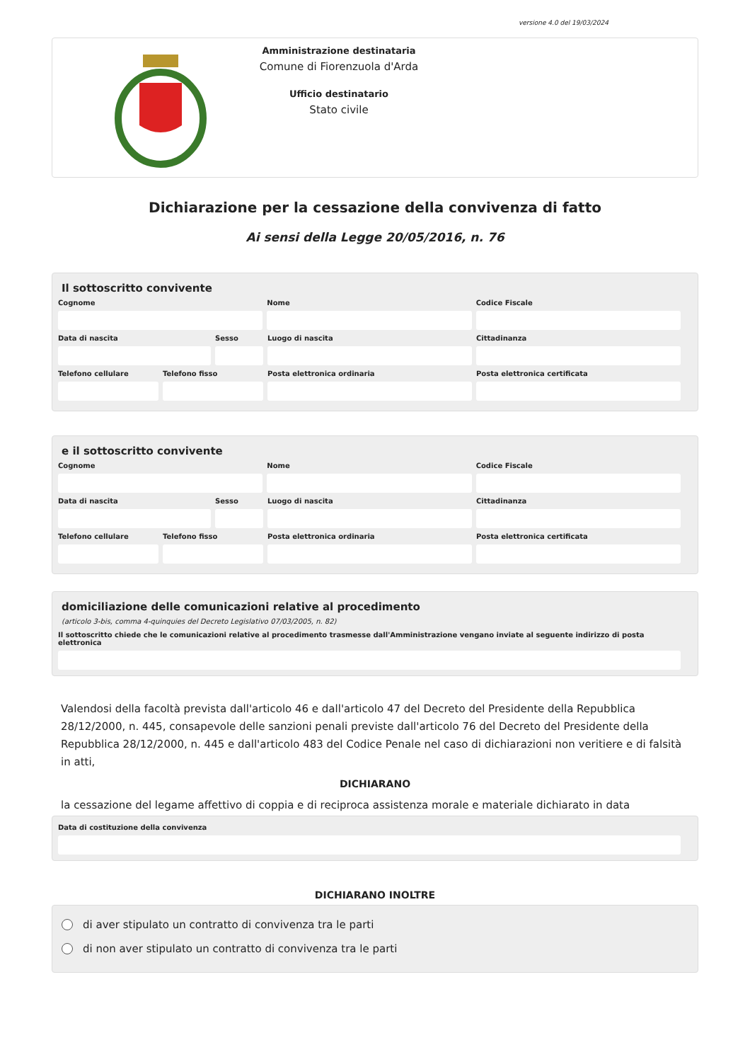versione 4.0 del 19/03/2024
Amministrazione destinataria
Comune di Fiorenzuola d'Arda
Ufficio destinatario
Stato civile
Dichiarazione per la cessazione della convivenza di fatto
Ai sensi della Legge 20/05/2016, n. 76
Il sottoscritto convivente
Cognome Nome Codice Fiscale
Data di nascita Sesso Luogo di nascita Cittadinanza
Telefono cellulare
Telefono fisso Posta elettronica ordinaria Posta elettronica certificata
e il sottoscritto convivente
Cognome Nome Codice Fiscale
Data di nascita Sesso Luogo di nascita Cittadinanza
Telefono cellulare
Telefono fisso Posta elettronica ordinaria Posta elettronica certificata
domiciliazione delle comunicazioni relative al procedimento
(articolo 3-bis, comma 4-quinquies del Decreto Legislativo 07/03/2005, n. 82)
Il sottoscritto chiede che le comunicazioni relative al procedimento trasmesse dall'Amministrazione vengano inviate al seguente indirizzo di posta elettronica
Valendosi della facoltà prevista dall'articolo 46 e dall'articolo 47 del Decreto del Presidente della Repubblica 28/12/2000, n. 445, consapevole delle sanzioni penali previste dall'articolo 76 del Decreto del Presidente della Repubblica 28/12/2000, n. 445 e dall'articolo 483 del Codice Penale nel caso di dichiarazioni non veritiere e di falsità in atti,
DICHIARANO
la cessazione del legame affettivo di coppia e di reciproca assistenza morale e materiale dichiarato in data
Data di costituzione della convivenza
DICHIARANO INOLTRE
di aver stipulato un contratto di convivenza tra le parti
di non aver stipulato un contratto di convivenza tra le parti